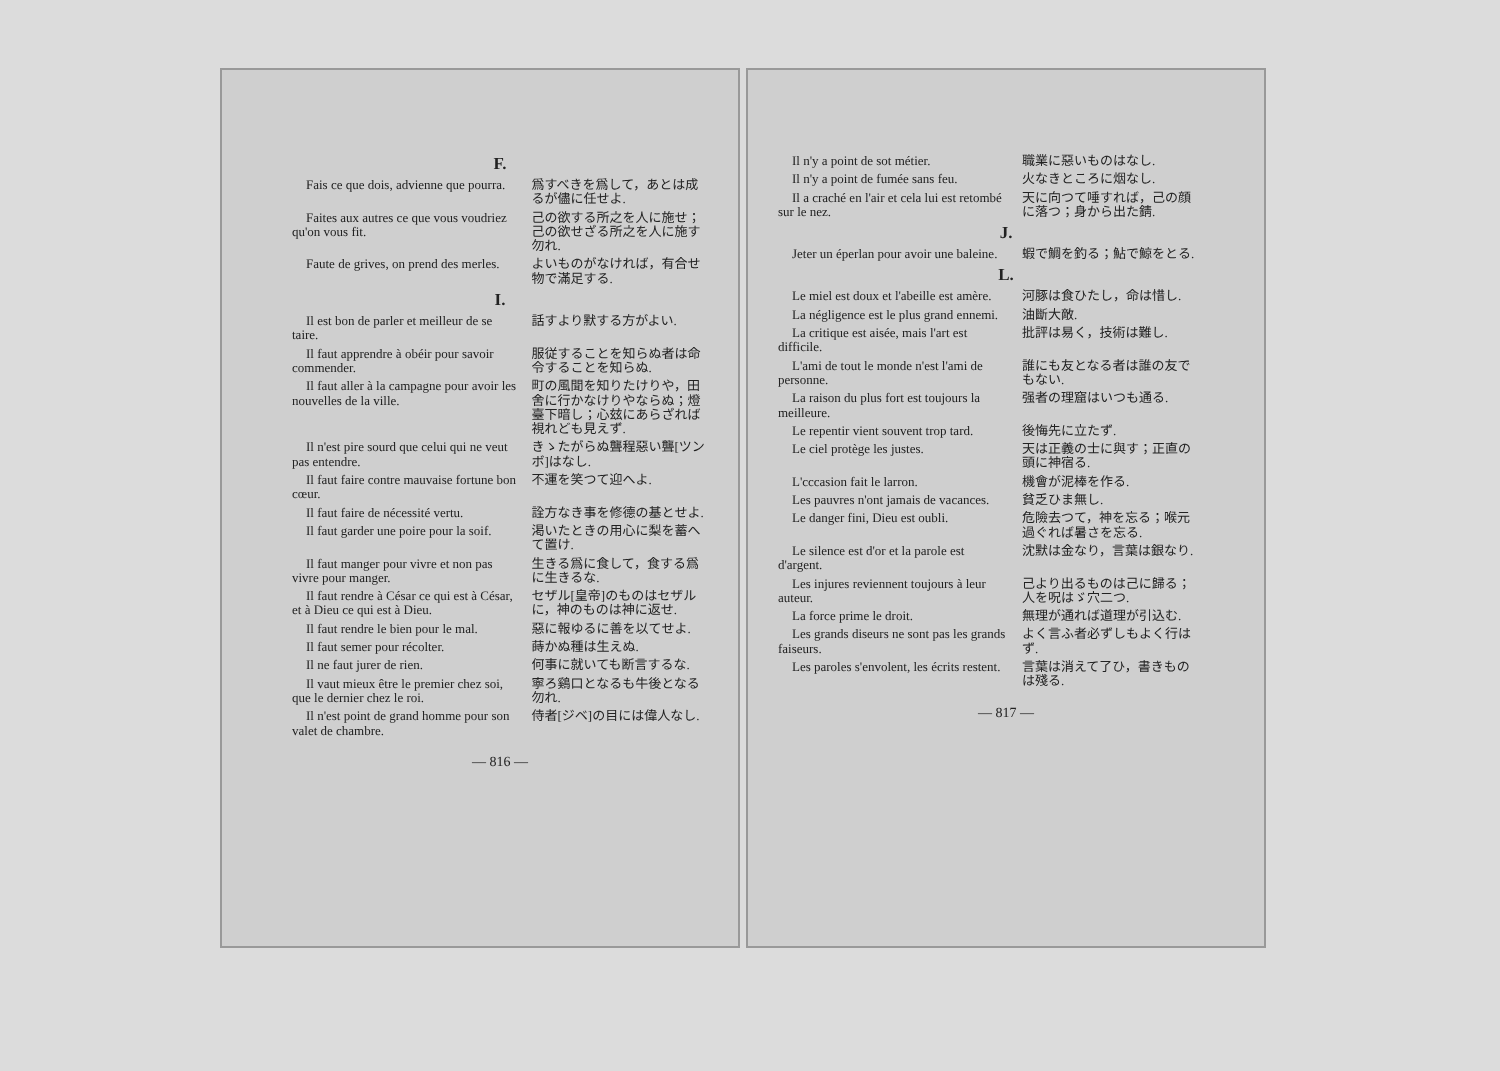F.
Fais ce que dois, advienne que pourra.
爲すべきを爲して，あとは成るが儘に任せよ.
Faites aux autres ce que vous voudriez qu'on vous fit.
己の欲する所之を人に施せ；己の欲せざる所之を人に施す勿れ.
Faute de grives, on prend des merles.
よいものがなければ，有合せ物で滿足する.
I.
Il est bon de parler et meilleur de se taire.
話すより默する方がよい.
Il faut apprendre à obéir pour savoir commender.
服従することを知らぬ者は命令することを知らぬ.
Il faut aller à la campagne pour avoir les nouvelles de la ville.
町の風聞を知りたけりや，田舍に行かなけりやならぬ；燈臺下暗し；心玆にあらざれば視れども見えず.
Il n'est pire sourd que celui qui ne veut pas entendre.
きゝたがらぬ聾程惡い聾[ツンボ]はなし.
Il faut faire contre mauvaise fortune bon cœur.
不運を笑つて迎へよ.
Il faut faire de nécessité vertu.
詮方なき事を修德の基とせよ.
Il faut garder une poire pour la soif.
渇いたときの用心に梨を蓄へて置け.
Il faut manger pour vivre et non pas vivre pour manger.
生きる爲に食して，食する爲に生きるな.
Il faut rendre à César ce qui est à César, et à Dieu ce qui est à Dieu.
セザル[皇帝]のものはセザルに，神のものは神に返せ.
Il faut rendre le bien pour le mal.
惡に報ゆるに善を以てせよ.
Il faut semer pour récolter. 蒔かぬ種は生えぬ.
Il ne faut jurer de rien. 何事に就いても断言するな.
Il vaut mieux être le premier chez soi, que le dernier chez le roi.
寧ろ鷄口となるも牛後となる勿れ.
Il n'est point de grand homme pour son valet de chambre.
侍者[ジベ]の目には偉人なし.
— 816 —
Il n'y a point de sot métier. 職業に惡いものはなし.
Il n'y a point de fumée sans feu.
火なきところに烟なし.
Il a craché en l'air et cela lui est retombé sur le nez.
天に向つて唾すれば，己の顔に落つ；身から出た錆.
J.
Jeter un éperlan pour avoir une baleine.
蝦で鯛を釣る；鮎で鯨をとる.
L.
Le miel est doux et l'abeille est amère.
河豚は食ひたし，命は惜し.
La négligence est le plus grand ennemi.
油斷大敵.
La critique est aisée, mais l'art est difficile.
批評は易く，技術は難し.
L'ami de tout le monde n'est l'ami de personne.
誰にも友となる者は誰の友でもない.
La raison du plus fort est toujours la meilleure.
强者の理窟はいつも通る.
Le repentir vient souvent trop tard.
後悔先に立たず.
Le ciel protège les justes. 天は正義の士に與す；正直の頭に神宿る.
L'cccasion fait le larron. 機會が泥棒を作る.
Les pauvres n'ont jamais de vacances.
貧乏ひま無し.
Le danger fini, Dieu est oubli.
危險去つて，神を忘る；喉元過ぐれば暑さを忘る.
Le silence est d'or et la parole est d'argent.
沈默は金なり，言葉は銀なり.
Les injures reviennent toujours à leur auteur.
己より出るものは己に歸る；人を呪はゞ穴二つ.
La force prime le droit. 無理が通れば道理が引込む.
Les grands diseurs ne sont pas les grands faiseurs.
よく言ふ者必ずしもよく行はず.
Les paroles s'envolent, les écrits restent.
言葉は消えて了ひ，書きものは殘る.
— 817 —